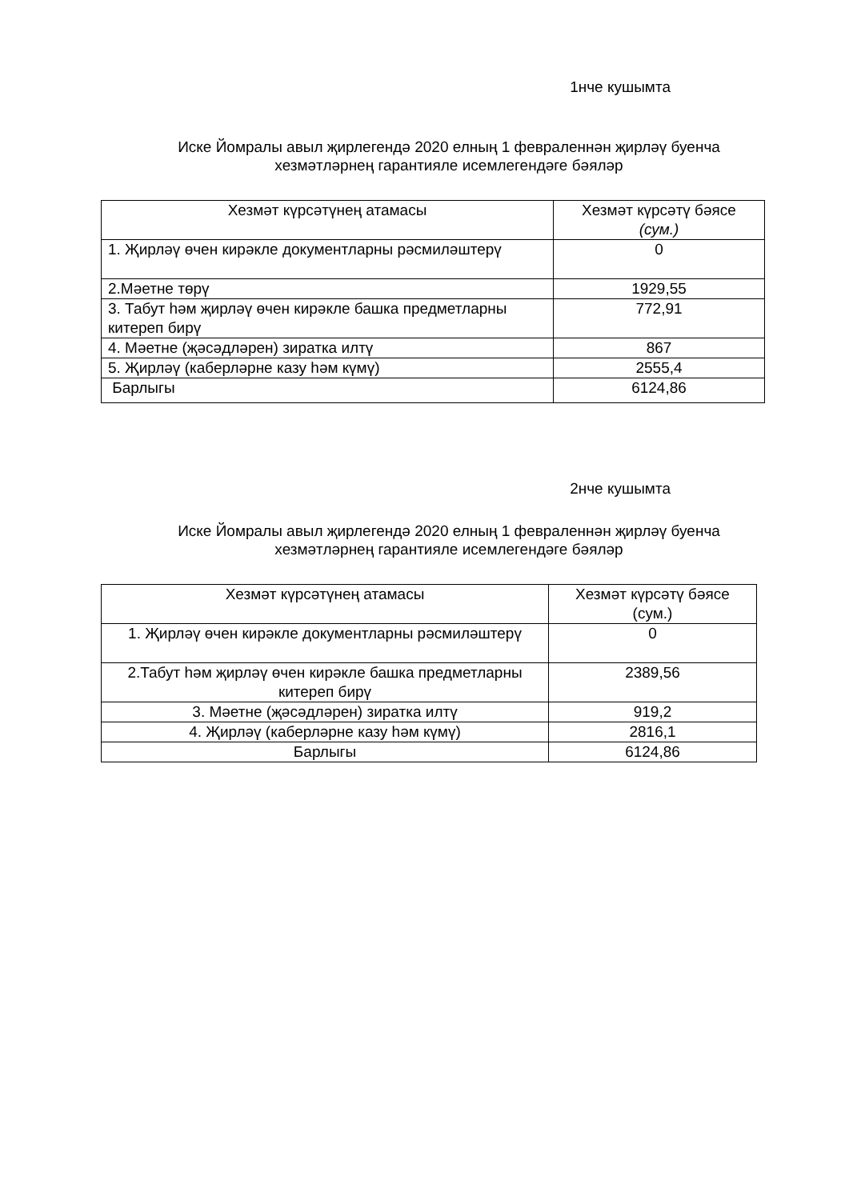1нче кушымта
Иске Йомралы авыл җирлегендә 2020 елның 1 февраленнән җирләү буенча
хезмәтләрнең гарантияле исемлегендәге бәяләр
| Хезмәт күрсәтүнең атамасы | Хезмәт күрсәтү бәясе (сум.) |
| --- | --- |
| 1. Җирләү өчен кирәкле документларны рәсмиләштерү | 0 |
| 2.Мәетне төрү | 1929,55 |
| 3. Табут һәм җирләү өчен кирәкле башка предметларны китереп бирү | 772,91 |
| 4. Мәетне (җәсәдләрен) зиратка илтү | 867 |
| 5. Җирләү (каберләрне казу һәм күмү) | 2555,4 |
| Барлыгы | 6124,86 |
2нче кушымта
Иске Йомралы авыл җирлегендә 2020 елның 1 февраленнән җирләү буенча
хезмәтләрнең гарантияле исемлегендәге бәяләр
| Хезмәт күрсәтүнең атамасы | Хезмәт күрсәтү бәясе (сум.) |
| --- | --- |
| 1. Җирләү өчен кирәкле документларны рәсмиләштерү | 0 |
| 2.Табут һәм җирләү өчен кирәкле башка предметларны китереп бирү | 2389,56 |
| 3. Мәетне (җәсәдләрен) зиратка илтү | 919,2 |
| 4. Җирләү (каберләрне казу һәм күмү) | 2816,1 |
| Барлыгы | 6124,86 |